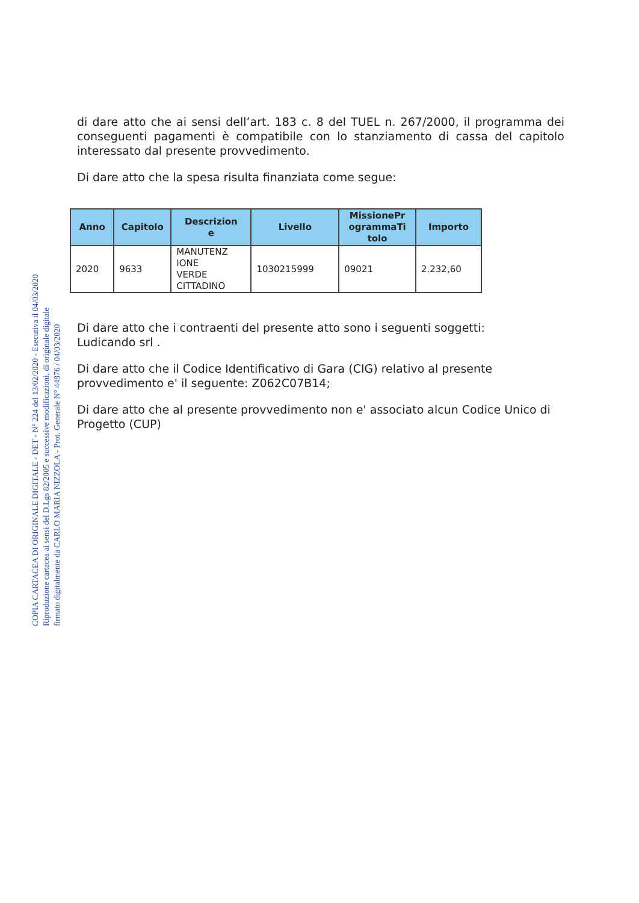COPIA CARTACEA DI ORIGINALE DIGITALE - DET - N° 224 del 13/02/2020 - Esecutiva il 04/03/2020
Riproduzione cartacea ai sensi del D.Lgs 82/2005 e successive modificazioni, di originale digitale
firmato digitalmente da CARLO MARIA NIZZOLA - Prot. Generale N° 44876 / 04/03/2020
di dare atto che ai sensi dell’art. 183 c. 8 del TUEL n. 267/2000, il programma dei conseguenti pagamenti è compatibile con lo stanziamento di cassa del capitolo interessato dal presente provvedimento.
Di dare atto che la spesa risulta finanziata come segue:
| Anno | Capitolo | Descrizion e | Livello | MissionePr ogrammaTi tolo | Importo |
| --- | --- | --- | --- | --- | --- |
| 2020 | 9633 | MANUTENZ IONE VERDE CITTADINO | 1030215999 | 09021 | 2.232,60 |
Di dare atto che i contraenti del presente atto sono i seguenti soggetti:
Ludicando srl .
Di dare atto che il Codice Identificativo di Gara (CIG) relativo al presente provvedimento e' il seguente: Z062C07B14;
Di dare atto che al presente provvedimento non e' associato alcun Codice Unico di Progetto (CUP)